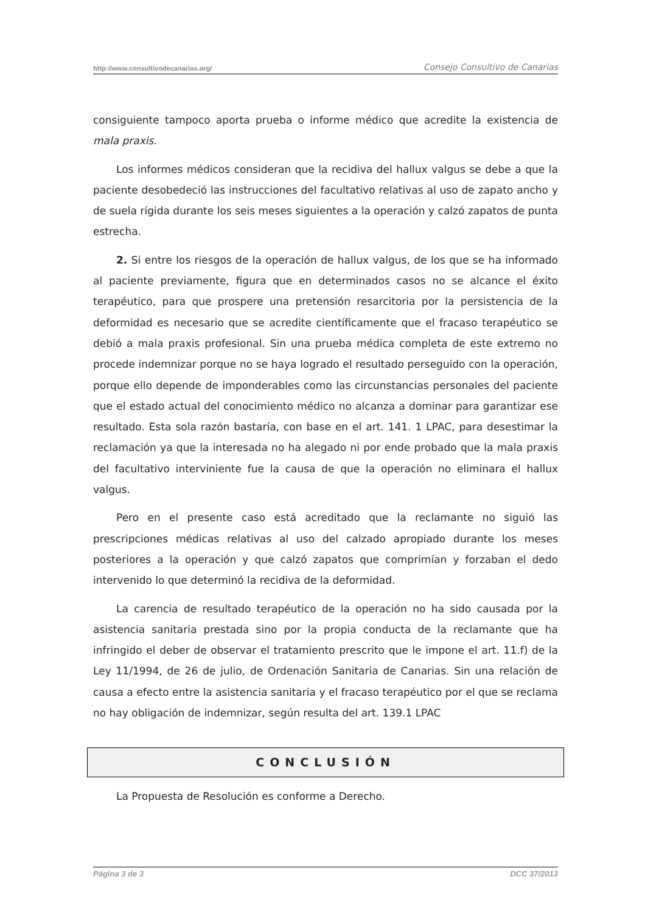http://www.consultivodecanarias.org/ Consejo Consultivo de Canarias
consiguiente tampoco aporta prueba o informe médico que acredite la existencia de mala praxis.
Los informes médicos consideran que la recidiva del hallux valgus se debe a que la paciente desobedeció las instrucciones del facultativo relativas al uso de zapato ancho y de suela rígida durante los seis meses siguientes a la operación y calzó zapatos de punta estrecha.
2. Si entre los riesgos de la operación de hallux valgus, de los que se ha informado al paciente previamente, figura que en determinados casos no se alcance el éxito terapéutico, para que prospere una pretensión resarcitoria por la persistencia de la deformidad es necesario que se acredite científicamente que el fracaso terapéutico se debió a mala praxis profesional. Sin una prueba médica completa de este extremo no procede indemnizar porque no se haya logrado el resultado perseguido con la operación, porque ello depende de imponderables como las circunstancias personales del paciente que el estado actual del conocimiento médico no alcanza a dominar para garantizar ese resultado. Esta sola razón bastaría, con base en el art. 141. 1 LPAC, para desestimar la reclamación ya que la interesada no ha alegado ni por ende probado que la mala praxis del facultativo interviniente fue la causa de que la operación no eliminara el hallux valgus.
Pero en el presente caso está acreditado que la reclamante no siguió las prescripciones médicas relativas al uso del calzado apropiado durante los meses posteriores a la operación y que calzó zapatos que comprimían y forzaban el dedo intervenido lo que determinó la recidiva de la deformidad.
La carencia de resultado terapéutico de la operación no ha sido causada por la asistencia sanitaria prestada sino por la propia conducta de la reclamante que ha infringido el deber de observar el tratamiento prescrito que le impone el art. 11.f) de la Ley 11/1994, de 26 de julio, de Ordenación Sanitaria de Canarias. Sin una relación de causa a efecto entre la asistencia sanitaria y el fracaso terapéutico por el que se reclama no hay obligación de indemnizar, según resulta del art. 139.1 LPAC
CONCLUSIÓN
La Propuesta de Resolución es conforme a Derecho.
Página 3 de 3 DCC 37/2013